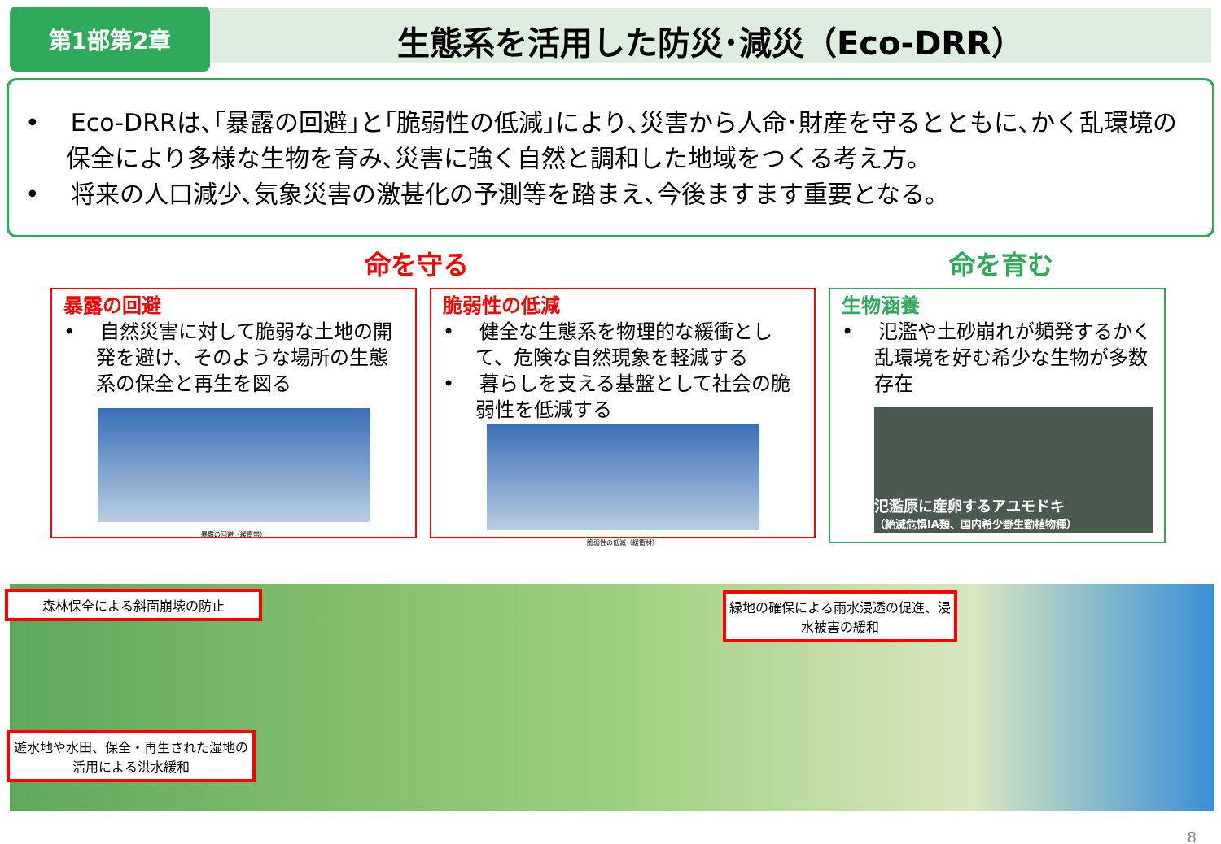第1部第2章
生態系を活用した防災･減災（Eco-DRR）
• Eco-DRRは､｢暴露の回避｣と｢脆弱性の低減｣により､災害から人命･財産を守るとともに､かく乱環境の保全により多様な生物を育み､災害に強く自然と調和した地域をつくる考え方。
• 将来の人口減少､気象災害の激甚化の予測等を踏まえ､今後ますます重要となる。
命を守る 命を育む
暴露の回避
• 自然災害に対して脆弱な土地の開発を避け、そのような場所の生態系の保全と再生を図る
暴露の回避（緩衝帯）
脆弱性の低減
• 健全な生態系を物理的な緩衝として、危険な自然現象を軽減する
• 暮らしを支える基盤として社会の脆弱性を低減する
脆弱性の低減（緩衝材）
生物涵養
• 氾濫や土砂崩れが頻発するかく乱環境を好む希少な生物が多数存在
氾濫原に産卵するアユモドキ
（絶滅危惧IA類、国内希少野生動植物種）
森林保全による斜面崩壊の防止
緑地の確保による雨水浸透の促進、浸水被害の緩和
遊水地や水田、保全・再生された湿地の活用による洪水緩和
8